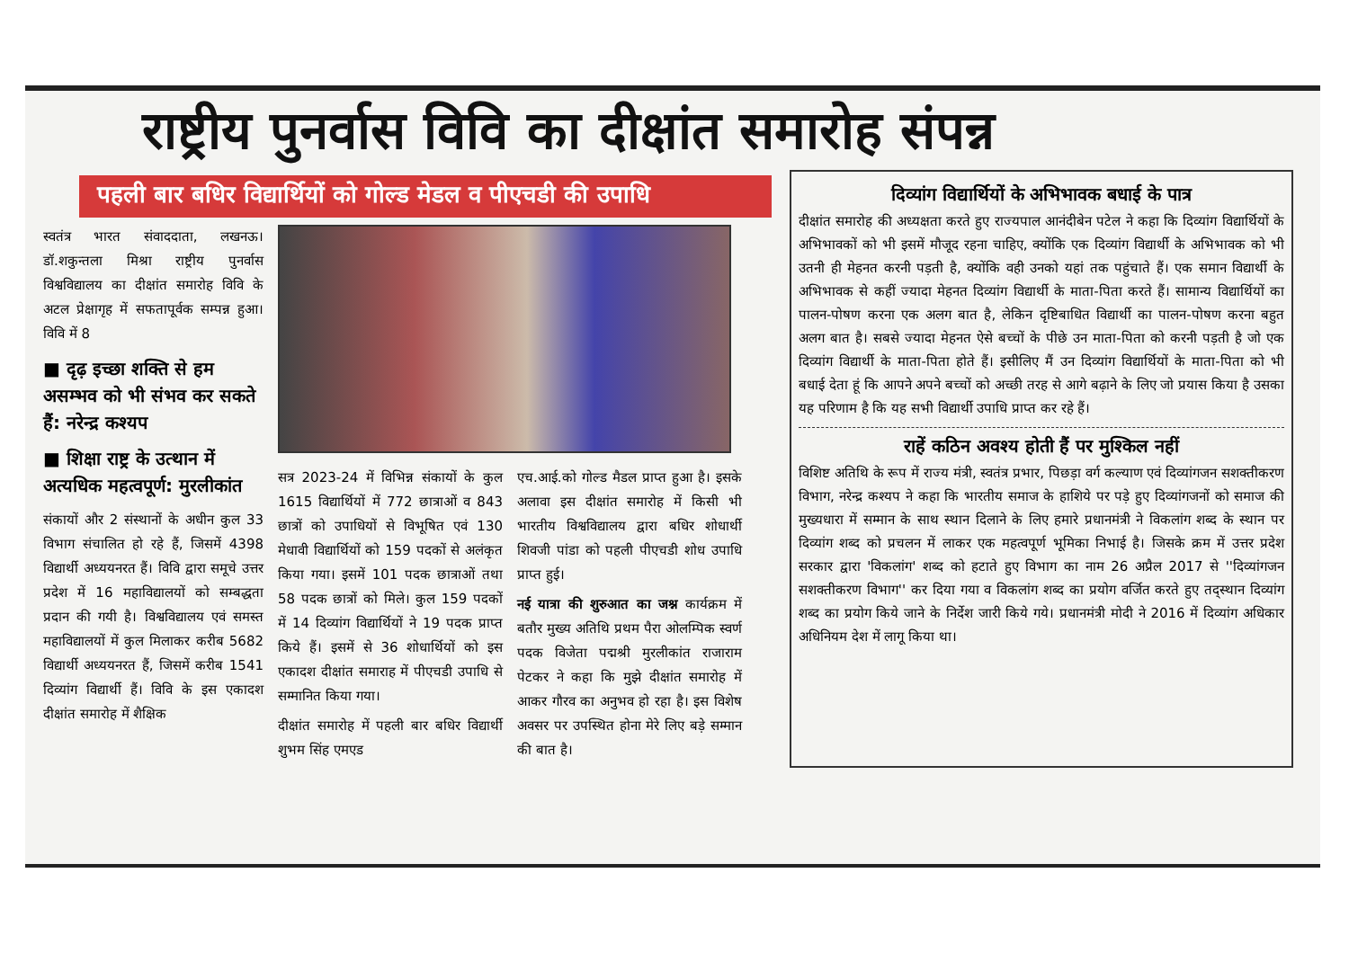राष्ट्रीय पुनर्वास विवि का दीक्षांत समारोह संपन्न
पहली बार बधिर विद्यार्थियों को गोल्ड मेडल व पीएचडी की उपाधि
स्वतंत्र भारत संवाददाता, लखनऊ। डॉ.शकुन्तला मिश्रा राष्ट्रीय पुनर्वास विश्वविद्यालय का दीक्षांत समारोह विवि के अटल प्रेक्षागृह में सफतापूर्वक सम्पन्न हुआ। विवि में 8
■ दृढ़ इच्छा शक्ति से हम असम्भव को भी संभव कर सकते हैं: नरेन्द्र कश्यप
■ शिक्षा राष्ट्र के उत्थान में अत्यधिक महत्वपूर्ण: मुरलीकांत
संकायों और 2 संस्थानों के अधीन कुल 33 विभाग संचालित हो रहे हैं, जिसमें 4398 विद्यार्थी अध्ययनरत हैं। विवि द्वारा समूचे उत्तर प्रदेश में 16 महाविद्यालयों को सम्बद्धता प्रदान की गयी है। विश्वविद्यालय एवं समस्त महाविद्यालयों में कुल मिलाकर करीब 5682 विद्यार्थी अध्ययनरत हैं, जिसमें करीब 1541 दिव्यांग विद्यार्थी हैं। विवि के इस एकादश दीक्षांत समारोह में शैक्षिक
सत्र 2023-24 में विभिन्न संकायों के कुल 1615 विद्यार्थियों में 772 छात्राओं व 843 छात्रों को उपाधियों से विभूषित एवं 130 मेधावी विद्यार्थियों को 159 पदकों से अलंकृत किया गया। इसमें 101 पदक छात्राओं तथा 58 पदक छात्रों को मिले। कुल 159 पदकों में 14 दिव्यांग विद्यार्थियों ने 19 पदक प्राप्त किये हैं। इसमें से 36 शोधार्थियों को इस एकादश दीक्षांत समाराह में पीएचडी उपाधि से सम्मानित किया गया।
दीक्षांत समारोह में पहली बार बधिर विद्यार्थी शुभम सिंह एमएड
एच.आई.को गोल्ड मैडल प्राप्त हुआ है। इसके अलावा इस दीक्षांत समारोह में किसी भी भारतीय विश्वविद्यालय द्वारा बधिर शोधार्थी शिवजी पांडा को पहली पीएचडी शोध उपाधि प्राप्त हुई।
नई यात्रा की शुरुआत का जश्न कार्यक्रम में बतौर मुख्य अतिथि प्रथम पैरा ओलम्पिक स्वर्ण पदक विजेता पद्मश्री मुरलीकांत राजाराम पेटकर ने कहा कि मुझे दीक्षांत समारोह में आकर गौरव का अनुभव हो रहा है। इस विशेष अवसर पर उपस्थित होना मेरे लिए बड़े सम्मान की बात है।
दिव्यांग विद्यार्थियों के अभिभावक बधाई के पात्र
दीक्षांत समारोह की अध्यक्षता करते हुए राज्यपाल आनंदीबेन पटेल ने कहा कि दिव्यांग विद्यार्थियों के अभिभावकों को भी इसमें मौजूद रहना चाहिए, क्योंकि एक दिव्यांग विद्यार्थी के अभिभावक को भी उतनी ही मेहनत करनी पड़ती है, क्योंकि वही उनको यहां तक पहुंचाते हैं। एक समान विद्यार्थी के अभिभावक से कहीं ज्यादा मेहनत दिव्यांग विद्यार्थी के माता-पिता करते हैं। सामान्य विद्यार्थियों का पालन-पोषण करना एक अलग बात है, लेकिन दृष्टिबाधित विद्यार्थी का पालन-पोषण करना बहुत अलग बात है। सबसे ज्यादा मेहनत ऐसे बच्चों के पीछे उन माता-पिता को करनी पड़ती है जो एक दिव्यांग विद्यार्थी के माता-पिता होते हैं। इसीलिए मैं उन दिव्यांग विद्यार्थियों के माता-पिता को भी बधाई देता हूं कि आपने अपने बच्चों को अच्छी तरह से आगे बढ़ाने के लिए जो प्रयास किया है उसका यह परिणाम है कि यह सभी विद्यार्थी उपाधि प्राप्त कर रहे हैं।
राहें कठिन अवश्य होती हैं पर मुश्किल नहीं
विशिष्ट अतिथि के रूप में राज्य मंत्री, स्वतंत्र प्रभार, पिछड़ा वर्ग कल्याण एवं दिव्यांगजन सशक्तीकरण विभाग, नरेन्द्र कश्यप ने कहा कि भारतीय समाज के हाशिये पर पड़े हुए दिव्यांगजनों को समाज की मुख्यधारा में सम्मान के साथ स्थान दिलाने के लिए हमारे प्रधानमंत्री ने विकलांग शब्द के स्थान पर दिव्यांग शब्द को प्रचलन में लाकर एक महत्वपूर्ण भूमिका निभाई है। जिसके क्रम में उत्तर प्रदेश सरकार द्वारा 'विकलांग' शब्द को हटाते हुए विभाग का नाम 26 अप्रैल 2017 से ''दिव्यांगजन सशक्तीकरण विभाग'' कर दिया गया व विकलांग शब्द का प्रयोग वर्जित करते हुए तद्स्थान दिव्यांग शब्द का प्रयोग किये जाने के निर्देश जारी किये गये। प्रधानमंत्री मोदी ने 2016 में दिव्यांग अधिकार अधिनियम देश में लागू किया था।